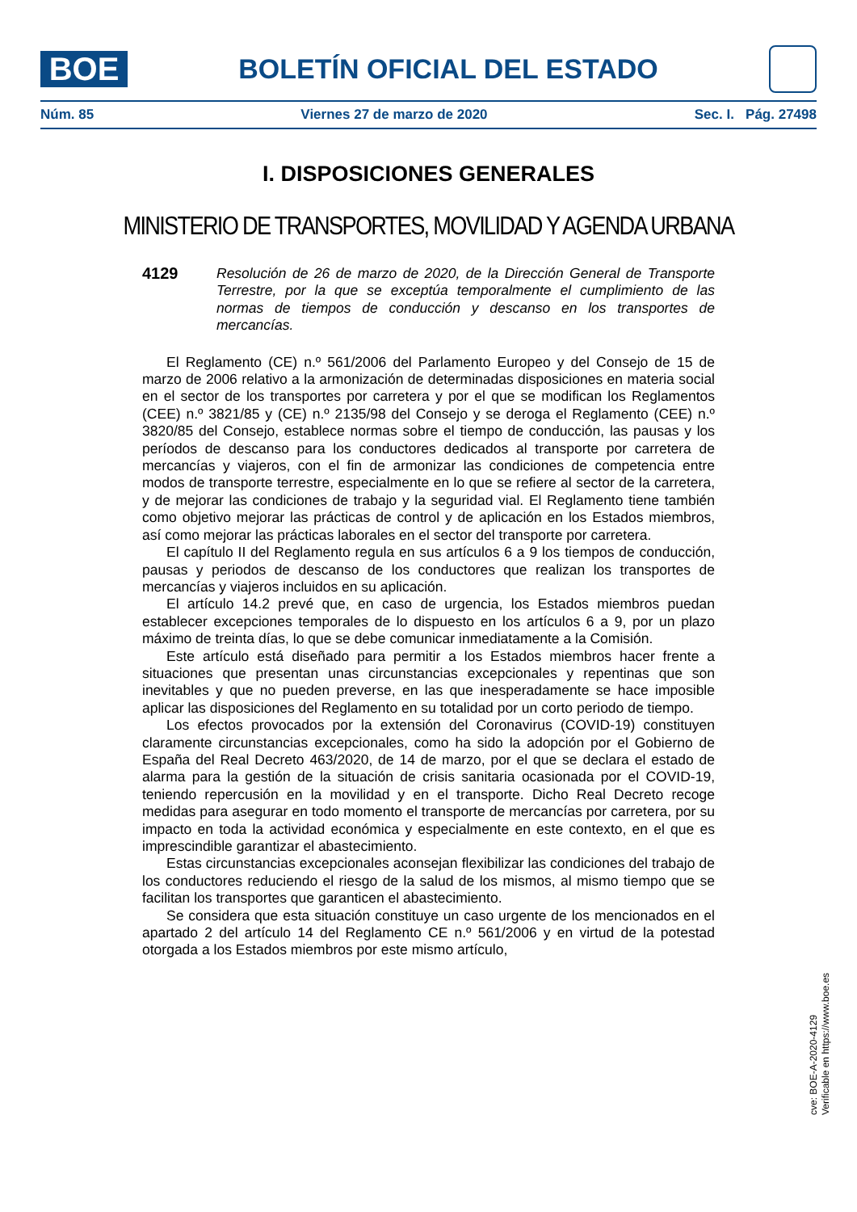BOE
BOLETÍN OFICIAL DEL ESTADO
Núm. 85 Viernes 27 de marzo de 2020 Sec. I. Pág. 27498
I. DISPOSICIONES GENERALES
MINISTERIO DE TRANSPORTES, MOVILIDAD Y AGENDA URBANA
4129 Resolución de 26 de marzo de 2020, de la Dirección General de Transporte Terrestre, por la que se exceptúa temporalmente el cumplimiento de las normas de tiempos de conducción y descanso en los transportes de mercancías.
El Reglamento (CE) n.º 561/2006 del Parlamento Europeo y del Consejo de 15 de marzo de 2006 relativo a la armonización de determinadas disposiciones en materia social en el sector de los transportes por carretera y por el que se modifican los Reglamentos (CEE) n.º 3821/85 y (CE) n.º 2135/98 del Consejo y se deroga el Reglamento (CEE) n.º 3820/85 del Consejo, establece normas sobre el tiempo de conducción, las pausas y los períodos de descanso para los conductores dedicados al transporte por carretera de mercancías y viajeros, con el fin de armonizar las condiciones de competencia entre modos de transporte terrestre, especialmente en lo que se refiere al sector de la carretera, y de mejorar las condiciones de trabajo y la seguridad vial. El Reglamento tiene también como objetivo mejorar las prácticas de control y de aplicación en los Estados miembros, así como mejorar las prácticas laborales en el sector del transporte por carretera.
El capítulo II del Reglamento regula en sus artículos 6 a 9 los tiempos de conducción, pausas y periodos de descanso de los conductores que realizan los transportes de mercancías y viajeros incluidos en su aplicación.
El artículo 14.2 prevé que, en caso de urgencia, los Estados miembros puedan establecer excepciones temporales de lo dispuesto en los artículos 6 a 9, por un plazo máximo de treinta días, lo que se debe comunicar inmediatamente a la Comisión.
Este artículo está diseñado para permitir a los Estados miembros hacer frente a situaciones que presentan unas circunstancias excepcionales y repentinas que son inevitables y que no pueden preverse, en las que inesperadamente se hace imposible aplicar las disposiciones del Reglamento en su totalidad por un corto periodo de tiempo.
Los efectos provocados por la extensión del Coronavirus (COVID-19) constituyen claramente circunstancias excepcionales, como ha sido la adopción por el Gobierno de España del Real Decreto 463/2020, de 14 de marzo, por el que se declara el estado de alarma para la gestión de la situación de crisis sanitaria ocasionada por el COVID-19, teniendo repercusión en la movilidad y en el transporte. Dicho Real Decreto recoge medidas para asegurar en todo momento el transporte de mercancías por carretera, por su impacto en toda la actividad económica y especialmente en este contexto, en el que es imprescindible garantizar el abastecimiento.
Estas circunstancias excepcionales aconsejan flexibilizar las condiciones del trabajo de los conductores reduciendo el riesgo de la salud de los mismos, al mismo tiempo que se facilitan los transportes que garanticen el abastecimiento.
Se considera que esta situación constituye un caso urgente de los mencionados en el apartado 2 del artículo 14 del Reglamento CE n.º 561/2006 y en virtud de la potestad otorgada a los Estados miembros por este mismo artículo,
cve: BOE-A-2020-4129
Verificable en https://www.boe.es